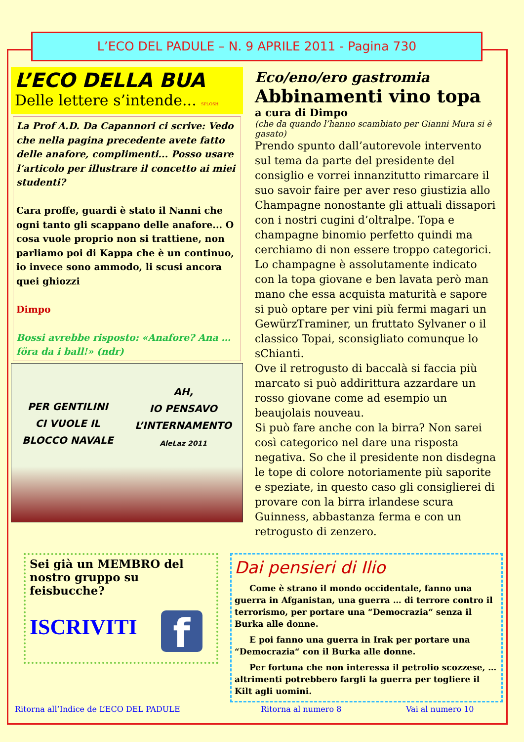L’ECO DEL PADULE – N. 9 APRILE 2011 - Pagina 730
L’ECO DELLA BUA
Delle lettere s’intende... SPLOSH
La Prof A.D. Da Capannori ci scrive: Vedo che nella pagina precedente avete fatto delle anafore, complimenti... Posso usare l’articolo per illustrare il concetto ai miei studenti?
Cara proffe, guardi è stato il Nanni che ogni tanto gli scappano delle anafore... O cosa vuole proprio non si trattiene, non parliamo poi di Kappa che è un continuo, io invece sono ammodo, li scusi ancora quei ghiozzi
Dimpo
Bossi avrebbe risposto: «Anafore? Ana … föra da i ball!» (ndr)
PER GENTILINI
CI VUOLE IL
BLOCCO NAVALE
AH,
IO PENSAVO
L’INTERNAMENTO
AleLaz 2011
Eco/eno/ero gastromia
Abbinamenti vino topa
a cura di Dimpo
(che da quando l’hanno scambiato per Gianni Mura si è gasato)
Prendo spunto dall’autorevole intervento sul tema da parte del presidente del consiglio e vorrei innanzitutto rimarcare il suo savoir faire per aver reso giustizia allo Champagne nonostante gli attuali dissapori con i nostri cugini d’oltralpe. Topa e champagne binomio perfetto quindi ma cerchiamo di non essere troppo categorici.
Lo champagne è assolutamente indicato con la topa giovane e ben lavata però man mano che essa acquista maturità e sapore si può optare per vini più fermi magari un GewürzTraminer, un fruttato Sylvaner o il classico Topai, sconsigliato comunque lo sChianti.
Ove il retrogusto di baccalà si faccia più marcato si può addirittura azzardare un rosso giovane come ad esempio un beaujolais nouveau.
Si può fare anche con la birra? Non sarei così categorico nel dare una risposta negativa. So che il presidente non disdegna le tope di colore notoriamente più saporite e speziate, in questo caso gli consiglierei di provare con la birra irlandese scura Guinness, abbastanza ferma e con un retrogusto di zenzero.
Sei già un MEMBRO del nostro gruppo su feisbucche?
ISCRIVITI f
Dai pensieri di Ilio
Come è strano il mondo occidentale, fanno una guerra in Afganistan, una guerra … di terrore contro il terrorismo, per portare una “Democrazia“ senza il Burka alle donne.
E poi fanno una guerra in Irak per portare una “Democrazia“ con il Burka alle donne.
Per fortuna che non interessa il petrolio scozzese, … altrimenti potrebbero fargli la guerra per togliere il Kilt agli uomini.
Ritorna all’Indice de L’ECO DEL PADULE
Ritorna al numero 8 Vai al numero 10